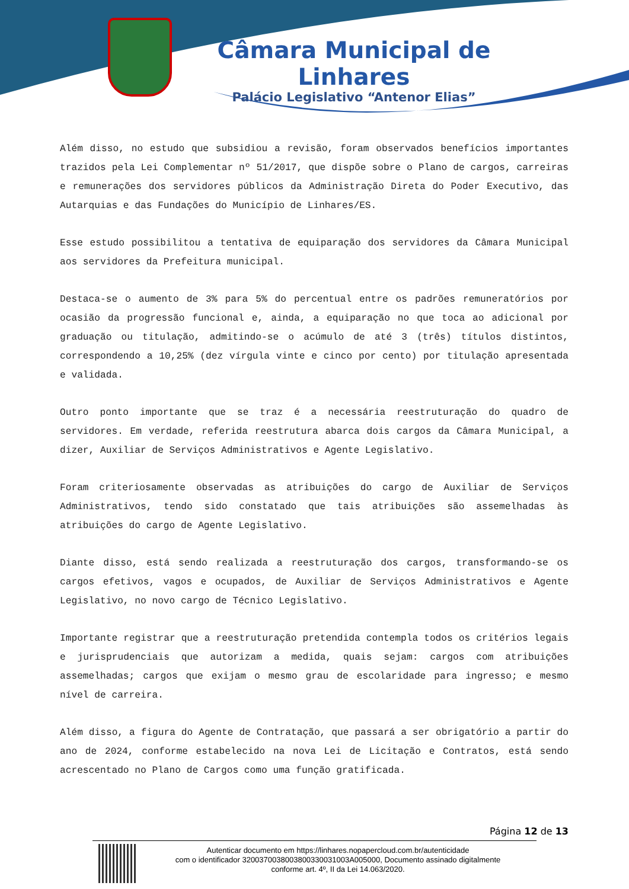Câmara Municipal de Linhares
Palácio Legislativo “Antenor Elias”
Além disso, no estudo que subsidiou a revisão, foram observados benefícios importantes trazidos pela Lei Complementar nº 51/2017, que dispõe sobre o Plano de cargos, carreiras e remunerações dos servidores públicos da Administração Direta do Poder Executivo, das Autarquias e das Fundações do Município de Linhares/ES.
Esse estudo possibilitou a tentativa de equiparação dos servidores da Câmara Municipal aos servidores da Prefeitura municipal.
Destaca-se o aumento de 3% para 5% do percentual entre os padrões remuneratórios por ocasião da progressão funcional e, ainda, a equiparação no que toca ao adicional por graduação ou titulação, admitindo-se o acúmulo de até 3 (três) títulos distintos, correspondendo a 10,25% (dez vírgula vinte e cinco por cento) por titulação apresentada e validada.
Outro ponto importante que se traz é a necessária reestruturação do quadro de servidores. Em verdade, referida reestrutura abarca dois cargos da Câmara Municipal, a dizer, Auxiliar de Serviços Administrativos e Agente Legislativo.
Foram criteriosamente observadas as atribuições do cargo de Auxiliar de Serviços Administrativos, tendo sido constatado que tais atribuições são assemelhadas às atribuições do cargo de Agente Legislativo.
Diante disso, está sendo realizada a reestruturação dos cargos, transformando-se os cargos efetivos, vagos e ocupados, de Auxiliar de Serviços Administrativos e Agente Legislativo, no novo cargo de Técnico Legislativo.
Importante registrar que a reestruturação pretendida contempla todos os critérios legais e jurisprudenciais que autorizam a medida, quais sejam: cargos com atribuições assemelhadas; cargos que exijam o mesmo grau de escolaridade para ingresso; e mesmo nível de carreira.
Além disso, a figura do Agente de Contratação, que passará a ser obrigatório a partir do ano de 2024, conforme estabelecido na nova Lei de Licitação e Contratos, está sendo acrescentado no Plano de Cargos como uma função gratificada.
Página 12 de 13
Autenticar documento em https://linhares.nopapercloud.com.br/autenticidade
com o identificador 3200370038003800330031003A005000, Documento assinado digitalmente
conforme art. 4º, II da Lei 14.063/2020.